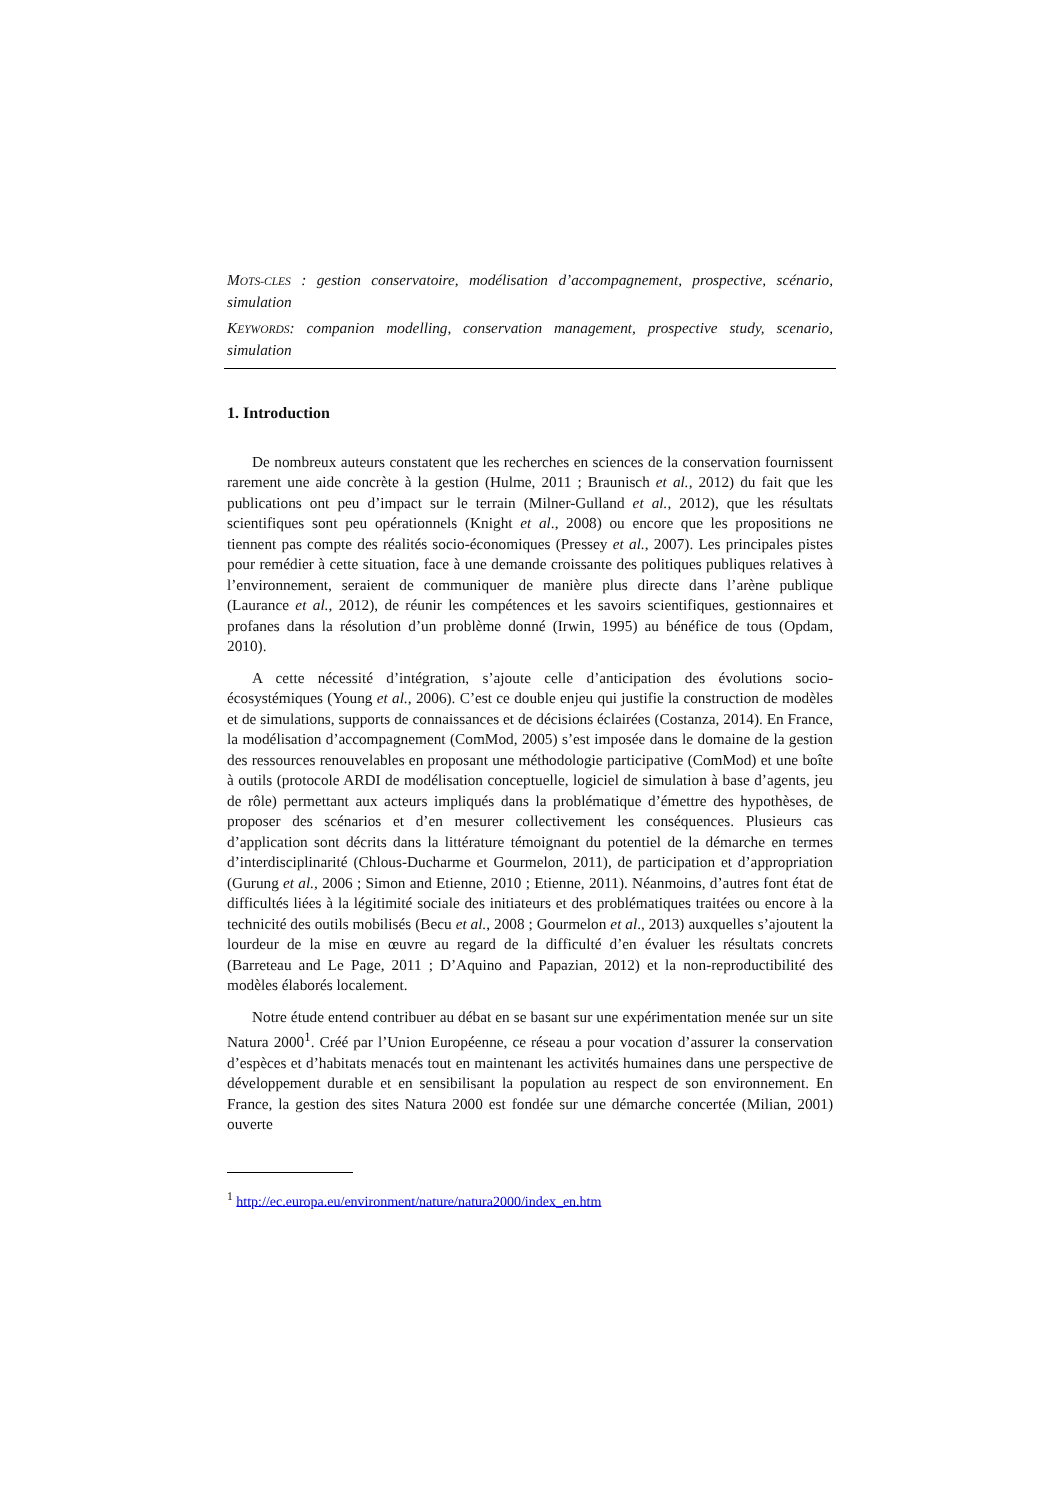MOTS-CLES : gestion conservatoire, modélisation d’accompagnement, prospective, scénario, simulation
KEYWORDS: companion modelling, conservation management, prospective study, scenario, simulation
1. Introduction
De nombreux auteurs constatent que les recherches en sciences de la conservation fournissent rarement une aide concrète à la gestion (Hulme, 2011 ; Braunisch et al., 2012) du fait que les publications ont peu d’impact sur le terrain (Milner-Gulland et al., 2012), que les résultats scientifiques sont peu opérationnels (Knight et al., 2008) ou encore que les propositions ne tiennent pas compte des réalités socio-économiques (Pressey et al., 2007). Les principales pistes pour remédier à cette situation, face à une demande croissante des politiques publiques relatives à l’environnement, seraient de communiquer de manière plus directe dans l’arène publique (Laurance et al., 2012), de réunir les compétences et les savoirs scientifiques, gestionnaires et profanes dans la résolution d’un problème donné (Irwin, 1995) au bénéfice de tous (Opdam, 2010).
A cette nécessité d’intégration, s’ajoute celle d’anticipation des évolutions socio-écosystémiques (Young et al., 2006). C’est ce double enjeu qui justifie la construction de modèles et de simulations, supports de connaissances et de décisions éclairées (Costanza, 2014). En France, la modélisation d’accompagnement (ComMod, 2005) s’est imposée dans le domaine de la gestion des ressources renouvelables en proposant une méthodologie participative (ComMod) et une boîte à outils (protocole ARDI de modélisation conceptuelle, logiciel de simulation à base d’agents, jeu de rôle) permettant aux acteurs impliqués dans la problématique d’émettre des hypothèses, de proposer des scénarios et d’en mesurer collectivement les conséquences. Plusieurs cas d’application sont décrits dans la littérature témoignant du potentiel de la démarche en termes d’interdisciplinarité (Chlous-Ducharme et Gourmelon, 2011), de participation et d’appropriation (Gurung et al., 2006 ; Simon and Etienne, 2010 ; Etienne, 2011). Néanmoins, d’autres font état de difficultés liées à la légitimité sociale des initiateurs et des problématiques traitées ou encore à la technicité des outils mobilisés (Becu et al., 2008 ; Gourmelon et al., 2013) auxquelles s’ajoutent la lourdeur de la mise en œuvre au regard de la difficulté d’en évaluer les résultats concrets (Barreteau and Le Page, 2011 ; D’Aquino and Papazian, 2012) et la non-reproductibilité des modèles élaborés localement.
Notre étude entend contribuer au débat en se basant sur une expérimentation menée sur un site Natura 2000<sup>1</sup>. Créé par l’Union Européenne, ce réseau a pour vocation d’assurer la conservation d’espèces et d’habitats menacés tout en maintenant les activités humaines dans une perspective de développement durable et en sensibilisant la population au respect de son environnement. En France, la gestion des sites Natura 2000 est fondée sur une démarche concertée (Milian, 2001) ouverte
<sup>1</sup> http://ec.europa.eu/environment/nature/natura2000/index_en.htm